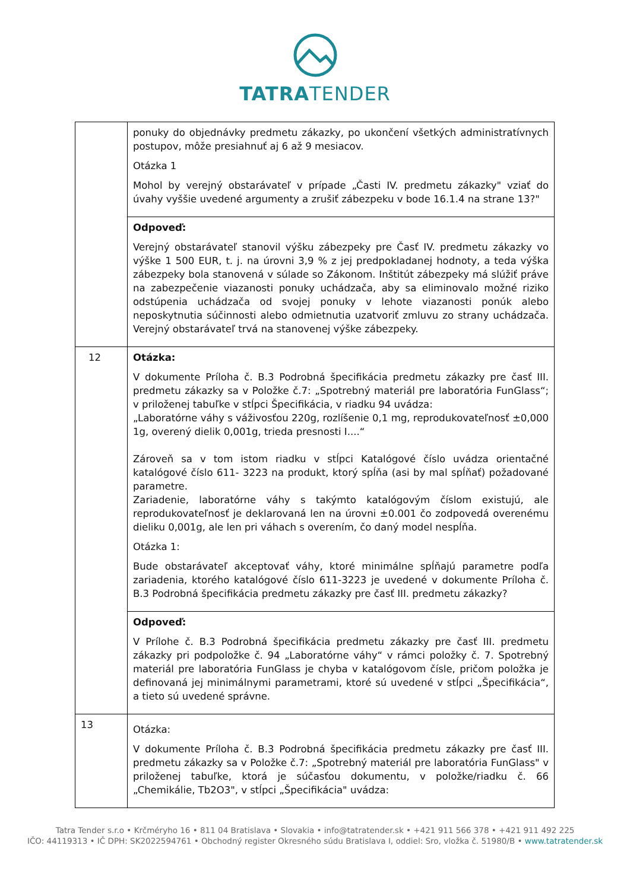TATRATENDER
| | ponuky do objednávky predmetu zákazky, po ukončení všetkých administratívnych postupov, môže presiahnuť aj 6 až 9 mesiacov. Otázka 1 Mohol by verejný obstarávateľ v prípade „Časti IV. predmetu zákazky" vziať do úvahy vyššie uvedené argumenty a zrušiť zábezpeku v bode 16.1.4 na strane 13?" |
| | Odpoveď: Verejný obstarávateľ stanovil výšku zábezpeky pre Časť IV. predmetu zákazky vo výške 1 500 EUR, t. j. na úrovni 3,9 % z jej predpokladanej hodnoty, a teda výška zábezpeky bola stanovená v súlade so Zákonom. Inštitút zábezpeky má slúžiť práve na zabezpečenie viazanosti ponuky uchádzača, aby sa eliminovalo možné riziko odstúpenia uchádzača od svojej ponuky v lehote viazanosti ponúk alebo neposkytnutia súčinnosti alebo odmietnutia uzatvoriť zmluvu zo strany uchádzača. Verejný obstarávateľ trvá na stanovenej výške zábezpeky. |
| 12 | Otázka: V dokumente Príloha č. B.3 Podrobná špecifikácia predmetu zákazky pre časť III. predmetu zákazky sa v Položke č.7: „Spotrebný materiál pre laboratória FunGlass“; v priloženej tabuľke v stĺpci Špecifikácia, v riadku 94 uvádza: „Laboratórne váhy s váživosťou 220g, rozlíšenie 0,1 mg, reprodukovateľnosť ±0,000 1g, overený dielik 0,001g, trieda presnosti I....“ Zároveň sa v tom istom riadku v stĺpci Katalógové číslo uvádza orientačné katalógové číslo 611- 3223 na produkt, ktorý spĺňa (asi by mal spĺňať) požadované parametre. Zariadenie, laboratórne váhy s takýmto katalógovým číslom existujú, ale reprodukovateľnosť je deklarovaná len na úrovni ±0.001 čo zodpovedá overenému dieliku 0,001g, ale len pri váhach s overením, čo daný model nespĺňa. Otázka 1: Bude obstarávateľ akceptovať váhy, ktoré minimálne spĺňajú parametre podľa zariadenia, ktorého katalógové číslo 611-3223 je uvedené v dokumente Príloha č. B.3 Podrobná špecifikácia predmetu zákazky pre časť III. predmetu zákazky? |
| | Odpoveď: V Prílohe č. B.3 Podrobná špecifikácia predmetu zákazky pre časť III. predmetu zákazky pri podpoložke č. 94 „Laboratórne váhy“ v rámci položky č. 7. Spotrebný materiál pre laboratória FunGlass je chyba v katalógovom čísle, pričom položka je definovaná jej minimálnymi parametrami, ktoré sú uvedené v stĺpci „Špecifikácia“, a tieto sú uvedené správne. |
| 13 | Otázka: V dokumente Príloha č. B.3 Podrobná špecifikácia predmetu zákazky pre časť III. predmetu zákazky sa v Položke č.7: „Spotrebný materiál pre laboratória FunGlass" v priloženej tabuľke, ktorá je súčasťou dokumentu, v položke/riadku č. 66 „Chemikálie, Tb2O3", v stĺpci „Špecifikácia" uvádza: |
Tatra Tender s.r.o • Krčméryho 16 • 811 04 Bratislava • Slovakia • info@tatratender.sk • +421 911 566 378 • +421 911 492 225
IČO: 44119313 • IČ DPH: SK2022594761 • Obchodný register Okresného súdu Bratislava I, oddiel: Sro, vložka č. 51980/B • www.tatratender.sk